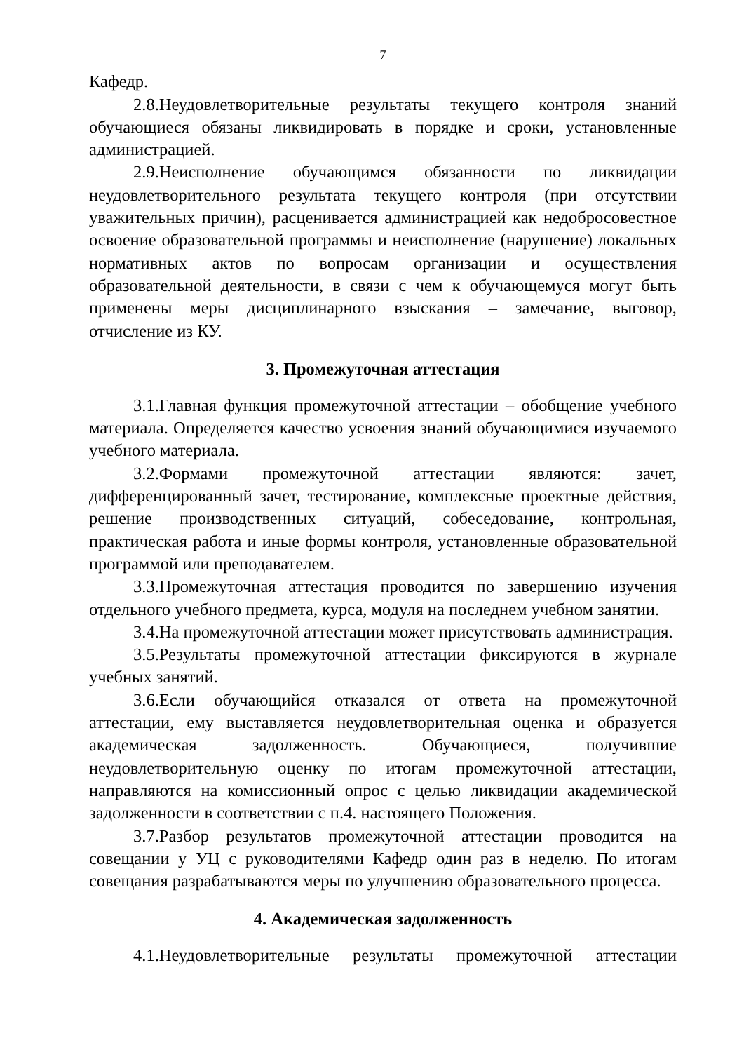7
Кафедр.
2.8.Неудовлетворительные результаты текущего контроля знаний обучающиеся обязаны ликвидировать в порядке и сроки, установленные администрацией.
2.9.Неисполнение обучающимся обязанности по ликвидации неудовлетворительного результата текущего контроля (при отсутствии уважительных причин), расценивается администрацией как недобросовестное освоение образовательной программы и неисполнение (нарушение) локальных нормативных актов по вопросам организации и осуществления образовательной деятельности, в связи с чем к обучающемуся могут быть применены меры дисциплинарного взыскания – замечание, выговор, отчисление из КУ.
3. Промежуточная аттестация
3.1.Главная функция промежуточной аттестации – обобщение учебного материала. Определяется качество усвоения знаний обучающимися изучаемого учебного материала.
3.2.Формами промежуточной аттестации являются: зачет, дифференцированный зачет, тестирование, комплексные проектные действия, решение производственных ситуаций, собеседование, контрольная, практическая работа и иные формы контроля, установленные образовательной программой или преподавателем.
3.3.Промежуточная аттестация проводится по завершению изучения отдельного учебного предмета, курса, модуля на последнем учебном занятии.
3.4.На промежуточной аттестации может присутствовать администрация.
3.5.Результаты промежуточной аттестации фиксируются в журнале учебных занятий.
3.6.Если обучающийся отказался от ответа на промежуточной аттестации, ему выставляется неудовлетворительная оценка и образуется академическая задолженность. Обучающиеся, получившие неудовлетворительную оценку по итогам промежуточной аттестации, направляются на комиссионный опрос с целью ликвидации академической задолженности в соответствии с п.4. настоящего Положения.
3.7.Разбор результатов промежуточной аттестации проводится на совещании у УЦ с руководителями Кафедр один раз в неделю. По итогам совещания разрабатываются меры по улучшению образовательного процесса.
4. Академическая задолженность
4.1.Неудовлетворительные результаты промежуточной аттестации